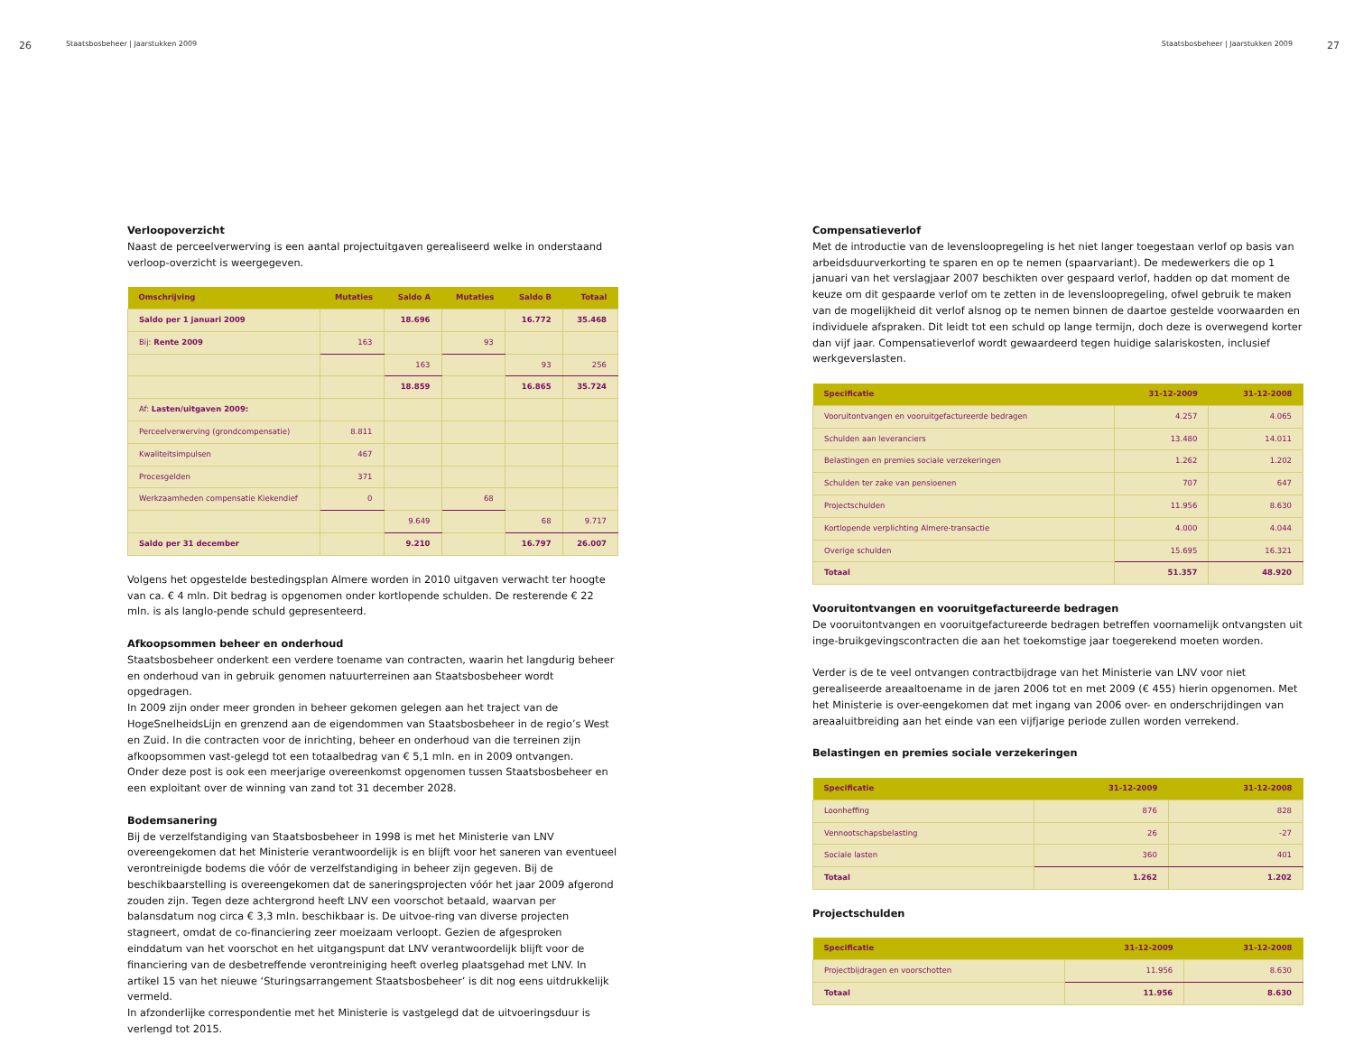26 Staatsbosbeheer | Jaarstukken 2009
Verloopoverzicht
Naast de perceelverwerving is een aantal projectuitgaven gerealiseerd welke in onderstaand verloop-overzicht is weergegeven.
| Omschrijving | Mutaties | Saldo A | Mutaties | Saldo B | Totaal |
| --- | --- | --- | --- | --- | --- |
| Saldo per 1 januari 2009 | | 18.696 | | 16.772 | 35.468 |
| Bij: Rente 2009 | 163 | | 93 | | |
| | | 163 | | 93 | 256 |
| | | 18.859 | | 16.865 | 35.724 |
| Af: Lasten/uitgaven 2009: | | | | | |
| Perceelverwerving (grondcompensatie) | 8.811 | | | | |
| Kwaliteitsimpulsen | 467 | | | | |
| Procesgelden | 371 | | | | |
| Werkzaamheden compensatie Kiekendief | 0 | | 68 | | |
| | | 9.649 | | 68 | 9.717 |
| Saldo per 31 december | | 9.210 | | 16.797 | 26.007 |
Volgens het opgestelde bestedingsplan Almere worden in 2010 uitgaven verwacht ter hoogte van ca. € 4 mln. Dit bedrag is opgenomen onder kortlopende schulden. De resterende € 22 mln. is als langlo-pende schuld gepresenteerd.
Afkoopsommen beheer en onderhoud
Staatsbosbeheer onderkent een verdere toename van contracten, waarin het langdurig beheer en onderhoud van in gebruik genomen natuurterreinen aan Staatsbosbeheer wordt opgedragen.
In 2009 zijn onder meer gronden in beheer gekomen gelegen aan het traject van de HogeSnelheidsLijn en grenzend aan de eigendommen van Staatsbosbeheer in de regio’s West en Zuid. In die contracten voor de inrichting, beheer en onderhoud van die terreinen zijn afkoopsommen vast-gelegd tot een totaalbedrag van € 5,1 mln. en in 2009 ontvangen.
Onder deze post is ook een meerjarige overeenkomst opgenomen tussen Staatsbosbeheer en een exploitant over de winning van zand tot 31 december 2028.
Bodemsanering
Bij de verzelfstandiging van Staatsbosbeheer in 1998 is met het Ministerie van LNV overeengekomen dat het Ministerie verantwoordelijk is en blijft voor het saneren van eventueel verontreinigde bodems die vóór de verzelfstandiging in beheer zijn gegeven. Bij de beschikbaarstelling is overeengekomen dat de saneringsprojecten vóór het jaar 2009 afgerond zouden zijn. Tegen deze achtergrond heeft LNV een voorschot betaald, waarvan per balansdatum nog circa € 3,3 mln. beschikbaar is. De uitvoe-ring van diverse projecten stagneert, omdat de co-financiering zeer moeizaam verloopt. Gezien de afgesproken einddatum van het voorschot en het uitgangspunt dat LNV verantwoordelijk blijft voor de financiering van de desbetreffende verontreiniging heeft overleg plaatsgehad met LNV. In artikel 15 van het nieuwe ‘Sturingsarrangement Staatsbosbeheer’ is dit nog eens uitdrukkelijk vermeld.
In afzonderlijke correspondentie met het Ministerie is vastgelegd dat de uitvoeringsduur is verlengd tot 2015.
Staatsbosbeheer | Jaarstukken 2009 27
Compensatieverlof
Met de introductie van de levensloopregeling is het niet langer toegestaan verlof op basis van arbeidsduurverkorting te sparen en op te nemen (spaarvariant). De medewerkers die op 1 januari van het verslagjaar 2007 beschikten over gespaard verlof, hadden op dat moment de keuze om dit gespaarde verlof om te zetten in de levensloopregeling, ofwel gebruik te maken van de mogelijkheid dit verlof alsnog op te nemen binnen de daartoe gestelde voorwaarden en individuele afspraken. Dit leidt tot een schuld op lange termijn, doch deze is overwegend korter dan vijf jaar. Compensatieverlof wordt gewaardeerd tegen huidige salariskosten, inclusief werkgeverslasten.
| Specificatie | 31-12-2009 | 31-12-2008 |
| --- | --- | --- |
| Vooruitontvangen en vooruitgefactureerde bedragen | 4.257 | 4.065 |
| Schulden aan leveranciers | 13.480 | 14.011 |
| Belastingen en premies sociale verzekeringen | 1.262 | 1.202 |
| Schulden ter zake van pensioenen | 707 | 647 |
| Projectschulden | 11.956 | 8.630 |
| Kortlopende verplichting Almere-transactie | 4.000 | 4.044 |
| Overige schulden | 15.695 | 16.321 |
| Totaal | 51.357 | 48.920 |
Vooruitontvangen en vooruitgefactureerde bedragen
De vooruitontvangen en vooruitgefactureerde bedragen betreffen voornamelijk ontvangsten uit inge-bruikgevingscontracten die aan het toekomstige jaar toegerekend moeten worden.
Verder is de te veel ontvangen contractbijdrage van het Ministerie van LNV voor niet gerealiseerde areaaltoename in de jaren 2006 tot en met 2009 (€ 455) hierin opgenomen. Met het Ministerie is over-eengekomen dat met ingang van 2006 over- en onderschrijdingen van areaaluitbreiding aan het einde van een vijfjarige periode zullen worden verrekend.
Belastingen en premies sociale verzekeringen
| Specificatie | 31-12-2009 | 31-12-2008 |
| --- | --- | --- |
| Loonheffing | 876 | 828 |
| Vennootschapsbelasting | 26 | -27 |
| Sociale lasten | 360 | 401 |
| Totaal | 1.262 | 1.202 |
Projectschulden
| Specificatie | 31-12-2009 | 31-12-2008 |
| --- | --- | --- |
| Projectbijdragen en voorschotten | 11.956 | 8.630 |
| Totaal | 11.956 | 8.630 |